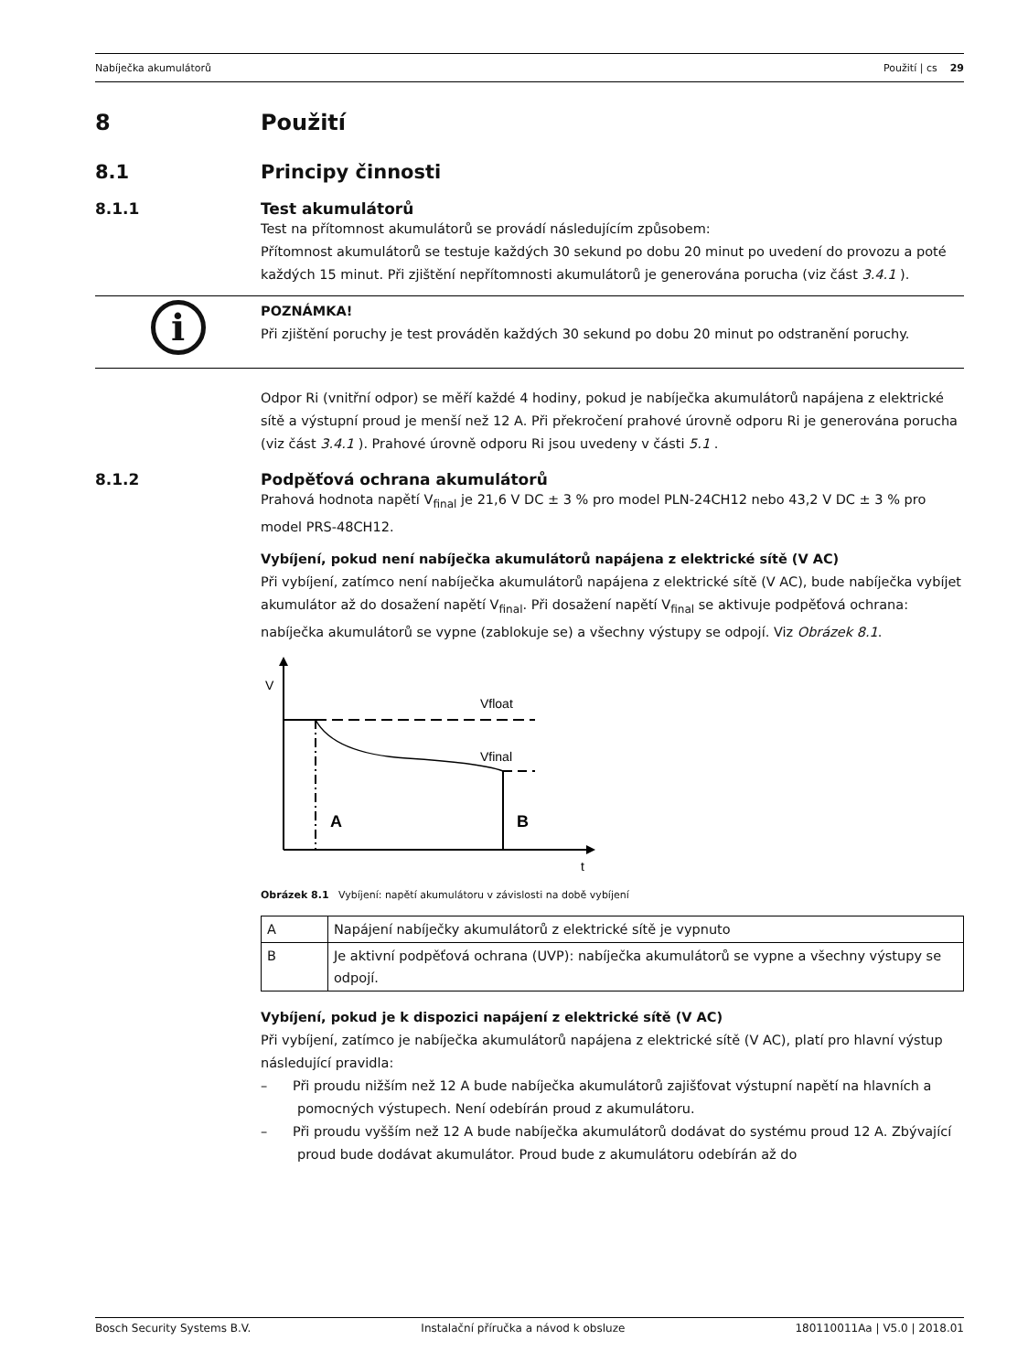Nabíječka akumulátorů Použití | cs 29
8 Použití
8.1 Principy činnosti
8.1.1 Test akumulátorů
Test na přítomnost akumulátorů se provádí následujícím způsobem:
Přítomnost akumulátorů se testuje každých 30 sekund po dobu 20 minut po uvedení do provozu a poté každých 15 minut. Při zjištění nepřítomnosti akumulátorů je generována porucha (viz část 3.4.1 ).
i
POZNÁMKA!
Při zjištění poruchy je test prováděn každých 30 sekund po dobu 20 minut po odstranění poruchy.
Odpor Ri (vnitřní odpor) se měří každé 4 hodiny, pokud je nabíječka akumulátorů napájena z elektrické sítě a výstupní proud je menší než 12 A. Při překročení prahové úrovně odporu Ri je generována porucha (viz část 3.4.1 ). Prahové úrovně odporu Ri jsou uvedeny v části 5.1 .
8.1.2 Podpěťová ochrana akumulátorů
Prahová hodnota napětí V<sub>final</sub> je 21,6 V DC ± 3 % pro model PLN-24CH12 nebo 43,2 V DC ± 3 % pro model PRS-48CH12.
Vybíjení, pokud není nabíječka akumulátorů napájena z elektrické sítě (V AC)
Při vybíjení, zatímco není nabíječka akumulátorů napájena z elektrické sítě (V AC), bude nabíječka vybíjet akumulátor až do dosažení napětí V<sub>final</sub>. Při dosažení napětí V<sub>final</sub> se aktivuje podpěťová ochrana: nabíječka akumulátorů se vypne (zablokuje se) a všechny výstupy se odpojí. Viz Obrázek 8.1.
V
t
Vfloat
Vfinal
A
B
Obrázek 8.1 Vybíjení: napětí akumulátoru v závislosti na době vybíjení
| A | Napájení nabíječky akumulátorů z elektrické sítě je vypnuto |
| B | Je aktivní podpěťová ochrana (UVP): nabíječka akumulátorů se vypne a všechny výstupy se odpojí. |
Vybíjení, pokud je k dispozici napájení z elektrické sítě (V AC)
Při vybíjení, zatímco je nabíječka akumulátorů napájena z elektrické sítě (V AC), platí pro hlavní výstup následující pravidla:
– Při proudu nižším než 12 A bude nabíječka akumulátorů zajišťovat výstupní napětí na hlavních a pomocných výstupech. Není odebírán proud z akumulátoru.
– Při proudu vyšším než 12 A bude nabíječka akumulátorů dodávat do systému proud 12 A. Zbývající proud bude dodávat akumulátor. Proud bude z akumulátoru odebírán až do
Bosch Security Systems B.V. Instalační příručka a návod k obsluze 180110011Aa | V5.0 | 2018.01